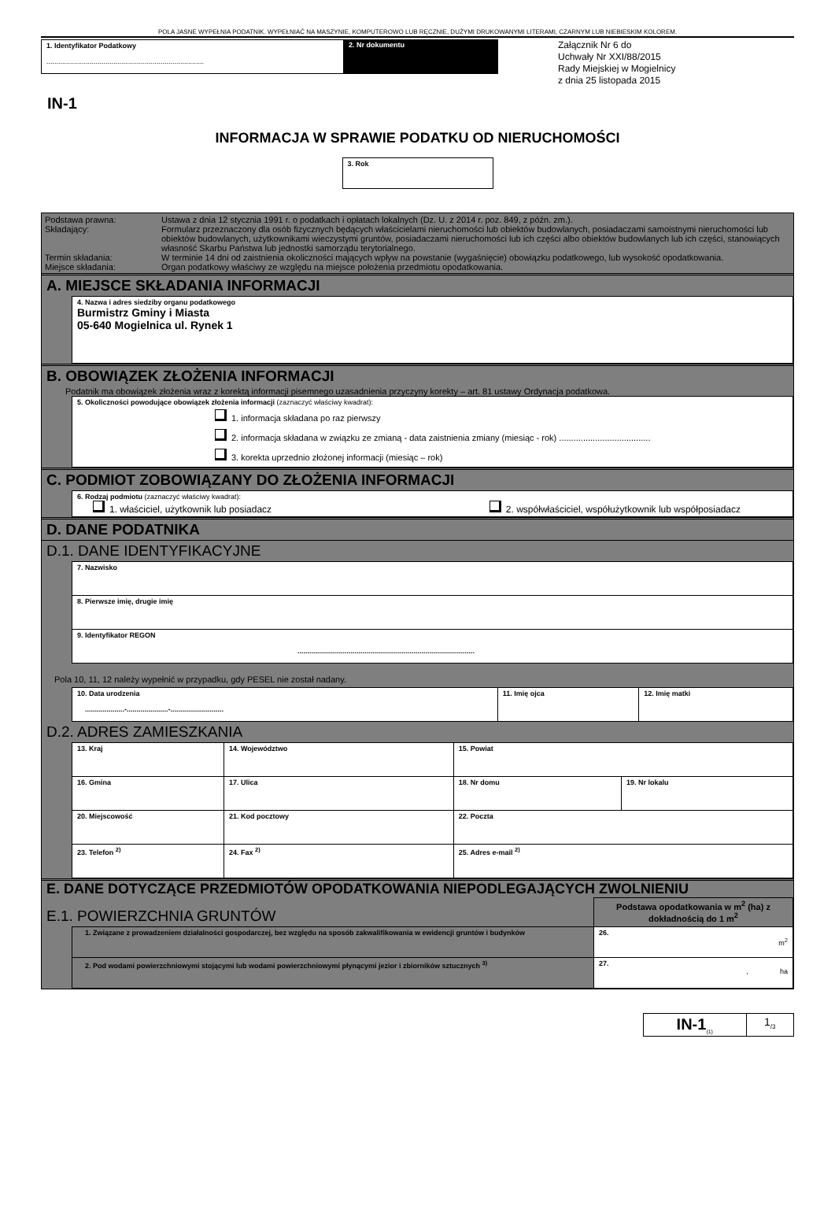POLA JASNE WYPEŁNIA PODATNIK. WYPEŁNIAĆ NA MASZYNIE, KOMPUTEROWO LUB RĘCZNIE, DUŻYMI DRUKOWANYMI LITERAMI, CZARNYM LUB NIEBIESKIM KOLOREM.
1. Identyfikator Podatkowy
................................................................................
2. Nr dokumentu
Załącznik Nr 6 do
Uchwały Nr XXI/88/2015
Rady Miejskiej w Mogielnicy
z dnia 25 listopada 2015
IN-1
INFORMACJA W SPRAWIE PODATKU OD NIERUCHOMOŚCI
3. Rok
| Podstawa prawna: | Ustawa z dnia 12 stycznia 1991 r. o podatkach i opłatach lokalnych (Dz. U. z 2014 r. poz. 849, z późn. zm.). |
| Składający: | Formularz przeznaczony dla osób fizycznych będących właścicielami nieruchomości lub obiektów budowlanych, posiadaczami samoistnymi nieruchomości lub obiektów budowlanych, użytkownikami wieczystymi gruntów, posiadaczami nieruchomości lub ich części albo obiektów budowlanych lub ich części, stanowiących własność Skarbu Państwa lub jednostki samorządu terytorialnego. |
| Termin składania: | W terminie 14 dni od zaistnienia okoliczności mających wpływ na powstanie (wygaśnięcie) obowiązku podatkowego, lub wysokość opodatkowania. |
| Miejsce składania: | Organ podatkowy właściwy ze względu na miejsce położenia przedmiotu opodatkowania. |
A. MIEJSCE SKŁADANIA INFORMACJI
| | 4. Nazwa i adres siedziby organu podatkowego Burmistrz Gminy i Miasta 05-640 Mogielnica ul. Rynek 1 |
B. OBOWIĄZEK ZŁOŻENIA INFORMACJI
Podatnik ma obowiązek złożenia wraz z korektą informacji pisemnego uzasadnienia przyczyny korekty – art. 81 ustawy Ordynacja podatkowa.
| | 5. Okoliczności powodujące obowiązek złożenia informacji (zaznaczyć właściwy kwadrat): 1. informacja składana po raz pierwszy 2. informacja składana w związku ze zmianą - data zaistnienia zmiany (miesiąc - rok) ...................................... 3. korekta uprzednio złożonej informacji (miesiąc – rok) |
C. PODMIOT ZOBOWIĄZANY DO ZŁOŻENIA INFORMACJI
| | 6. Rodzaj podmiotu (zaznaczyć właściwy kwadrat): 1. właściciel, użytkownik lub posiadacz 2. współwłaściciel, współużytkownik lub współposiadacz |
D. DANE PODATNIKA
D.1. DANE IDENTYFIKACYJNE
| | 7. Nazwisko |
| | 8. Pierwsze imię, drugie imię |
| | 9. Identyfikator REGON .......................................................................................... |
Pola 10, 11, 12 należy wypełnić w przypadku, gdy PESEL nie został nadany.
| | 10. Data urodzenia ....................-.....................-........................... | 11. Imię ojca | 12. Imię matki |
D.2. ADRES ZAMIESZKANIA
| | 13. Kraj | 14. Województwo | | 15. Powiat | |
| | 16. Gmina | | 17. Ulica | 18. Nr domu | 19. Nr lokalu |
| | 20. Miejscowość | | 21. Kod pocztowy | 22. Poczta | |
| | 23. Telefon <sup>2)</sup> | | 24. Fax <sup>2)</sup> | 25. Adres e-mail <sup>2)</sup> | |
E. DANE DOTYCZĄCE PRZEDMIOTÓW OPODATKOWANIA NIEPODLEGAJĄCYCH ZWOLNIENIU
| E.1. POWIERZCHNIA GRUNTÓW | | Podstawa opodatkowania w m<sup>2</sup> (ha) z dokładnością do 1 m<sup>2</sup> |
| | 1. Związane z prowadzeniem działalności gospodarczej, bez względu na sposób zakwalifikowania w ewidencji gruntów i budynków | 26. m<sup>2</sup> |
| | 2. Pod wodami powierzchniowymi stojącymi lub wodami powierzchniowymi płynącymi jezior i zbiorników sztucznych <sup>3)</sup> | 27. , ha |
| IN-1<sub>(1)</sub> | 1<sub>/3</sub> |